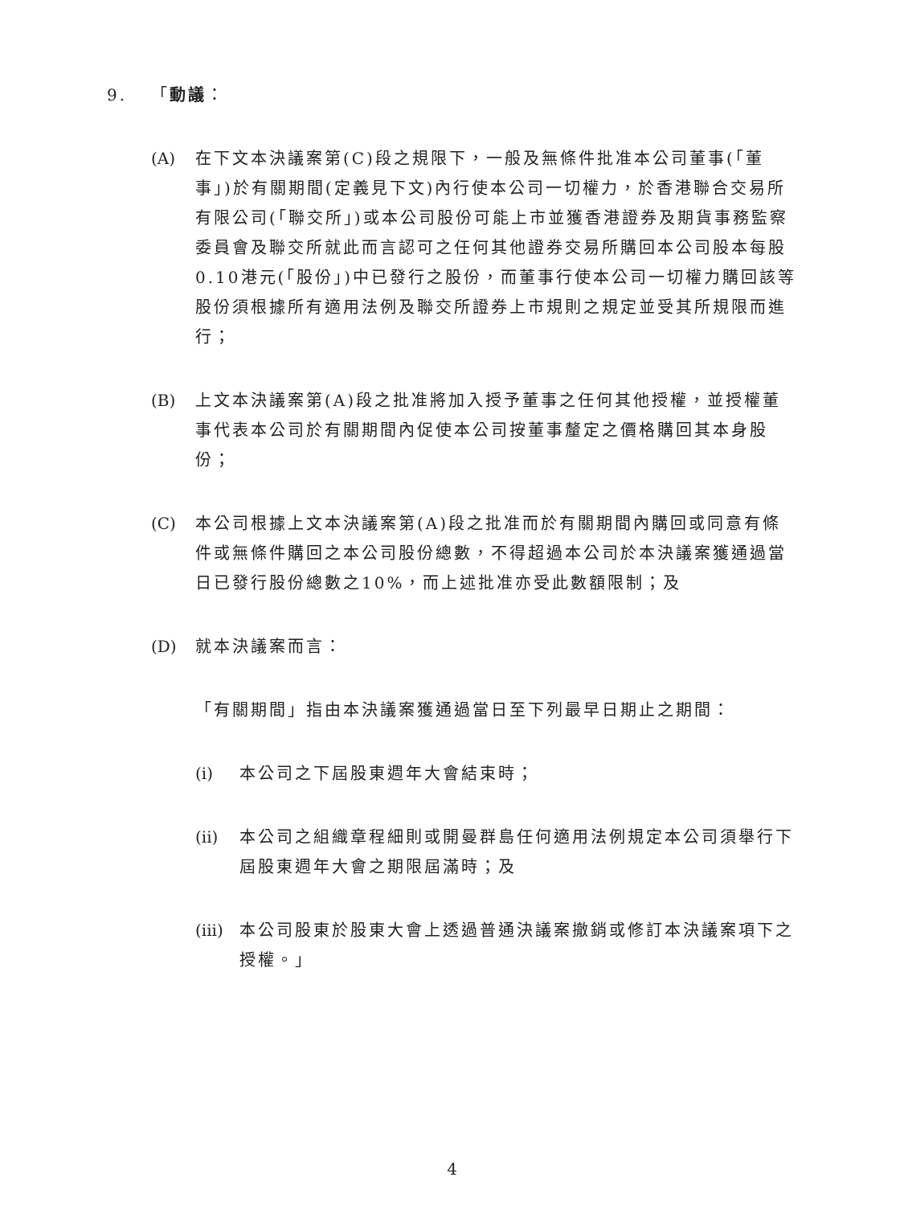9. 「動議：
(A) 在下文本決議案第(C)段之規限下，一般及無條件批准本公司董事(「董事」)於有關期間(定義見下文)內行使本公司一切權力，於香港聯合交易所有限公司(「聯交所」)或本公司股份可能上市並獲香港證券及期貨事務監察委員會及聯交所就此而言認可之任何其他證券交易所購回本公司股本每股0.10港元(「股份」)中已發行之股份，而董事行使本公司一切權力購回該等股份須根據所有適用法例及聯交所證券上市規則之規定並受其所規限而進行；
(B) 上文本決議案第(A)段之批准將加入授予董事之任何其他授權，並授權董事代表本公司於有關期間內促使本公司按董事釐定之價格購回其本身股份；
(C) 本公司根據上文本決議案第(A)段之批准而於有關期間內購回或同意有條件或無條件購回之本公司股份總數，不得超過本公司於本決議案獲通過當日已發行股份總數之10%，而上述批准亦受此數額限制；及
(D) 就本決議案而言：
「有關期間」指由本決議案獲通過當日至下列最早日期止之期間：
(i) 本公司之下屆股東週年大會結束時；
(ii)
本公司之組織章程細則或開曼群島任何適用法例規定本公司須舉行下屆股東週年大會之期限屆滿時；及
(iii)
本公司股東於股東大會上透過普通決議案撤銷或修訂本決議案項下之授權。」
4